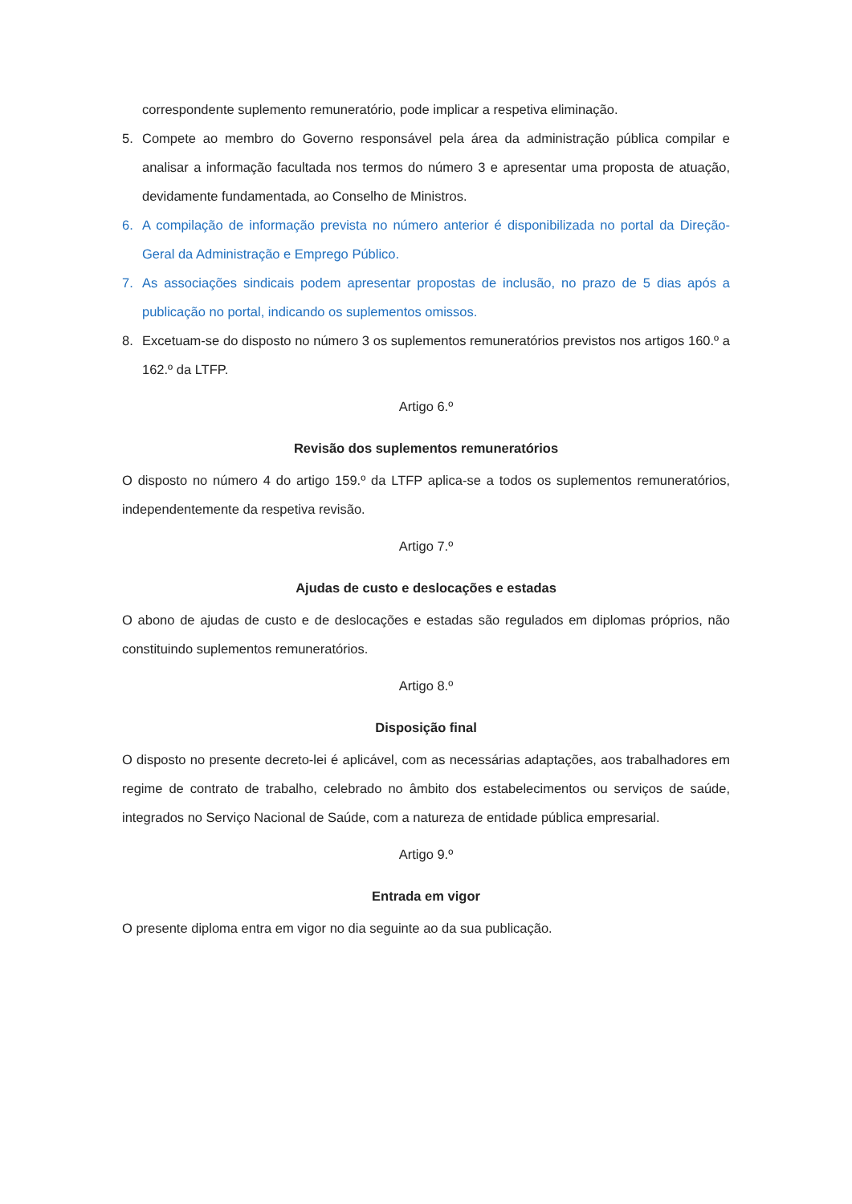correspondente suplemento remuneratório, pode implicar a respetiva eliminação.
5. Compete ao membro do Governo responsável pela área da administração pública compilar e analisar a informação facultada nos termos do número 3 e apresentar uma proposta de atuação, devidamente fundamentada, ao Conselho de Ministros.
6. A compilação de informação prevista no número anterior é disponibilizada no portal da Direção-Geral da Administração e Emprego Público.
7. As associações sindicais podem apresentar propostas de inclusão, no prazo de 5 dias após a publicação no portal, indicando os suplementos omissos.
8. Excetuam-se do disposto no número 3 os suplementos remuneratórios previstos nos artigos 160.º a 162.º da LTFP.
Artigo 6.º
Revisão dos suplementos remuneratórios
O disposto no número 4 do artigo 159.º da LTFP aplica-se a todos os suplementos remuneratórios, independentemente da respetiva revisão.
Artigo 7.º
Ajudas de custo e deslocações e estadas
O abono de ajudas de custo e de deslocações e estadas são regulados em diplomas próprios, não constituindo suplementos remuneratórios.
Artigo 8.º
Disposição final
O disposto no presente decreto-lei é aplicável, com as necessárias adaptações, aos trabalhadores em regime de contrato de trabalho, celebrado no âmbito dos estabelecimentos ou serviços de saúde, integrados no Serviço Nacional de Saúde, com a natureza de entidade pública empresarial.
Artigo 9.º
Entrada em vigor
O presente diploma entra em vigor no dia seguinte ao da sua publicação.